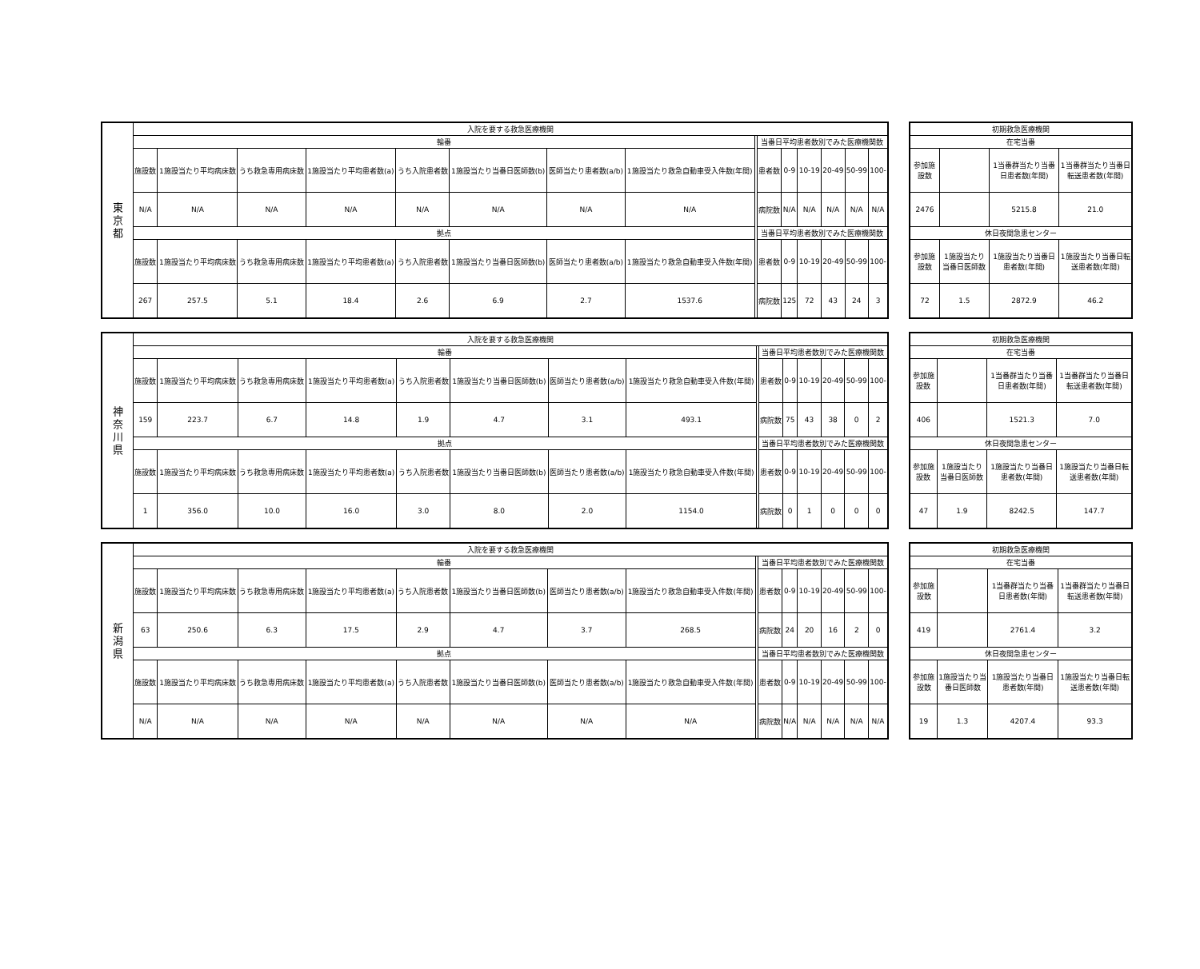| 東 京 都 | 入院を要する救急医療機関 | | | | | | | | | | | | | | |
| | 輪番 | | | | | | | | | 当番日平均患者数別でみた医療機関数 | | | | | |
| | 施設数 | 1施設当たり平均病床数 | うち救急専用病床数 | 1施設当たり平均患者数(a) | うち入院患者数 | 1施設当たり当番日医師数(b) | 医師当たり患者数(a/b) | 1施設当たり救急自動車受入件数(年間) | | 患者数 | 0-9 | 10-19 | 20-49 | 50-99 | 100- |
| | N/A | N/A | N/A | N/A | N/A | N/A | N/A | N/A | | 病院数 | N/A | N/A | N/A | N/A | N/A |
| | 拠点 | | | | | | | | | 当番日平均患者数別でみた医療機関数 | | | | | |
| | 施設数 | 1施設当たり平均病床数 | うち救急専用病床数 | 1施設当たり平均患者数(a) | うち入院患者数 | 1施設当たり当番日医師数(b) | 医師当たり患者数(a/b) | 1施設当たり救急自動車受入件数(年間) | | 患者数 | 0-9 | 10-19 | 20-49 | 50-99 | 100- |
| | 267 | 257.5 | 5.1 | 18.4 | 2.6 | 6.9 | 2.7 | 1537.6 | | 病院数 | 125 | 72 | 43 | 24 | 3 |
| 初期救急医療機関 | | | |
| 在宅当番 | | | |
| 参加施設数 | | 1当番群当たり当番日患者数(年間) | 1当番群当たり当番日転送患者数(年間) |
| 2476 | | 5215.8 | 21.0 |
| 休日夜間急患センター | | | |
| 参加施設数 | 1施設当たり当番日医師数 | 1施設当たり当番日患者数(年間) | 1施設当たり当番日転送患者数(年間) |
| 72 | 1.5 | 2872.9 | 46.2 |
| 神 奈 川 県 | 入院を要する救急医療機関 | | | | | | | | | | | | | | |
| | 輪番 | | | | | | | | | 当番日平均患者数別でみた医療機関数 | | | | | |
| | 施設数 | 1施設当たり平均病床数 | うち救急専用病床数 | 1施設当たり平均患者数(a) | うち入院患者数 | 1施設当たり当番日医師数(b) | 医師当たり患者数(a/b) | 1施設当たり救急自動車受入件数(年間) | | 患者数 | 0-9 | 10-19 | 20-49 | 50-99 | 100- |
| | 159 | 223.7 | 6.7 | 14.8 | 1.9 | 4.7 | 3.1 | 493.1 | | 病院数 | 75 | 43 | 38 | 0 | 2 |
| | 拠点 | | | | | | | | | 当番日平均患者数別でみた医療機関数 | | | | | |
| | 施設数 | 1施設当たり平均病床数 | うち救急専用病床数 | 1施設当たり平均患者数(a) | うち入院患者数 | 1施設当たり当番日医師数(b) | 医師当たり患者数(a/b) | 1施設当たり救急自動車受入件数(年間) | | 患者数 | 0-9 | 10-19 | 20-49 | 50-99 | 100- |
| | 1 | 356.0 | 10.0 | 16.0 | 3.0 | 8.0 | 2.0 | 1154.0 | | 病院数 | 0 | 1 | 0 | 0 | 0 |
| 初期救急医療機関 | | | |
| 在宅当番 | | | |
| 参加施設数 | | 1当番群当たり当番日患者数(年間) | 1当番群当たり当番日転送患者数(年間) |
| 406 | | 1521.3 | 7.0 |
| 休日夜間急患センター | | | |
| 参加施設数 | 1施設当たり当番日医師数 | 1施設当たり当番日患者数(年間) | 1施設当たり当番日転送患者数(年間) |
| 47 | 1.9 | 8242.5 | 147.7 |
| 新 潟 県 | 入院を要する救急医療機関 | | | | | | | | | | | | | | |
| | 輪番 | | | | | | | | | 当番日平均患者数別でみた医療機関数 | | | | | |
| | 施設数 | 1施設当たり平均病床数 | うち救急専用病床数 | 1施設当たり平均患者数(a) | うち入院患者数 | 1施設当たり当番日医師数(b) | 医師当たり患者数(a/b) | 1施設当たり救急自動車受入件数(年間) | | 患者数 | 0-9 | 10-19 | 20-49 | 50-99 | 100- |
| | 63 | 250.6 | 6.3 | 17.5 | 2.9 | 4.7 | 3.7 | 268.5 | | 病院数 | 24 | 20 | 16 | 2 | 0 |
| | 拠点 | | | | | | | | | 当番日平均患者数別でみた医療機関数 | | | | | |
| | 施設数 | 1施設当たり平均病床数 | うち救急専用病床数 | 1施設当たり平均患者数(a) | うち入院患者数 | 1施設当たり当番日医師数(b) | 医師当たり患者数(a/b) | 1施設当たり救急自動車受入件数(年間) | | 患者数 | 0-9 | 10-19 | 20-49 | 50-99 | 100- |
| | N/A | N/A | N/A | N/A | N/A | N/A | N/A | N/A | | 病院数 | N/A | N/A | N/A | N/A | N/A |
| 初期救急医療機関 | | | |
| 在宅当番 | | | |
| 参加施設数 | | 1当番群当たり当番日患者数(年間) | 1当番群当たり当番日転送患者数(年間) |
| 419 | | 2761.4 | 3.2 |
| 休日夜間急患センター | | | |
| 参加施設数 | 1施設当たり当番日医師数 | 1施設当たり当番日患者数(年間) | 1施設当たり当番日転送患者数(年間) |
| 19 | 1.3 | 4207.4 | 93.3 |